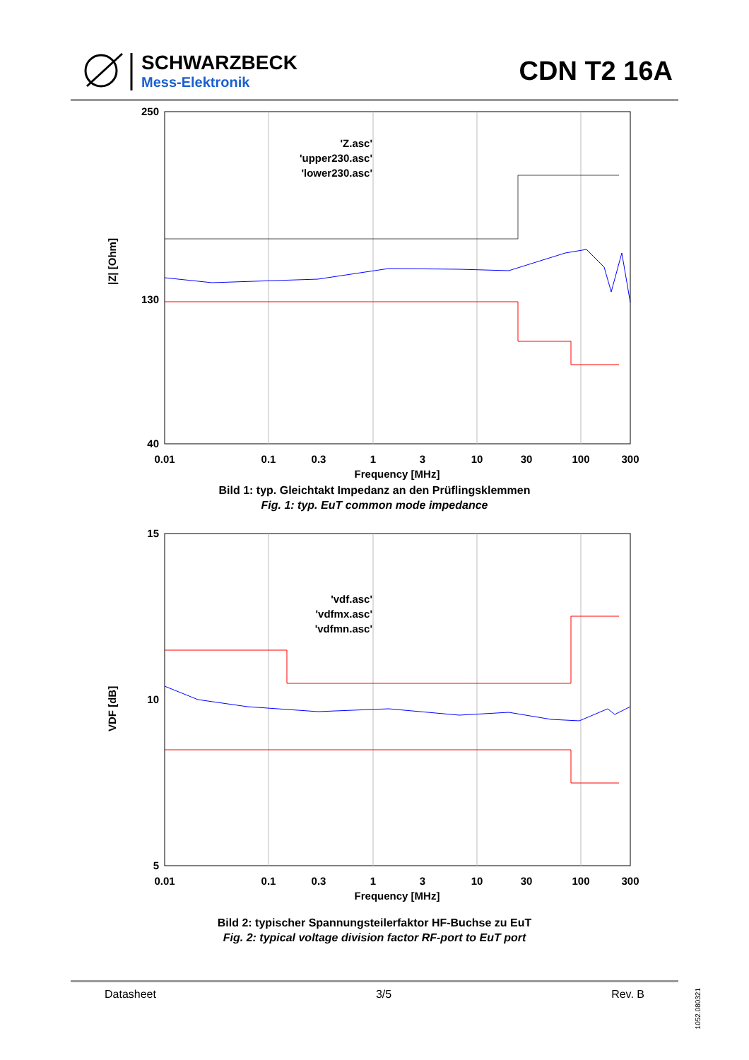SCHWARZBECK
Mess-Elektronik
CDN T2 16A
250
130
40
|Z| [Ohm]
0.01
0.1
0.3
1
3
10
30
100
300
Frequency [MHz]
'Z.asc'
'upper230.asc'
'lower230.asc'
Bild 1: typ. Gleichtakt Impedanz an den Prüflingsklemmen
Fig. 1: typ. EuT common mode impedance
15
10
5
VDF [dB]
0.01
0.1
0.3
1
3
10
30
100
300
Frequency [MHz]
'vdf.asc'
'vdfmx.asc'
'vdfmn.asc'
Bild 2: typischer Spannungsteilerfaktor HF-Buchse zu EuT
Fig. 2: typical voltage division factor RF-port to EuT port
Datasheet 3/5 Rev. B
1052.080321